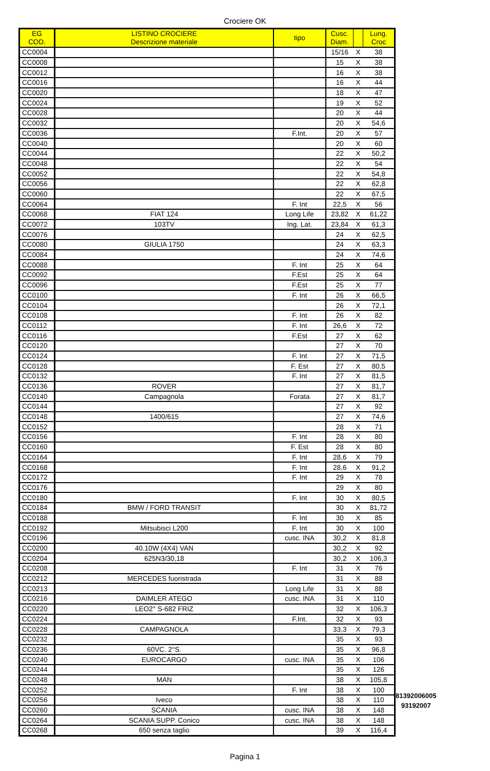Crociere OK
| EG COD. | LISTINO CROCIERE Descrizione materiale | tipo | Cusc. Diam. | | Lung. Croc |
| --- | --- | --- | --- | --- | --- |
| CC0004 | | | 15/16 | X | 38 |
| CC0008 | | | 15 | X | 38 |
| CC0012 | | | 16 | X | 38 |
| CC0016 | | | 16 | X | 44 |
| CC0020 | | | 18 | X | 47 |
| CC0024 | | | 19 | X | 52 |
| CC0028 | | | 20 | X | 44 |
| CC0032 | | | 20 | X | 54,6 |
| CC0036 | | F.Int. | 20 | X | 57 |
| CC0040 | | | 20 | X | 60 |
| CC0044 | | | 22 | X | 50,2 |
| CC0048 | | | 22 | X | 54 |
| CC0052 | | | 22 | X | 54,8 |
| CC0056 | | | 22 | X | 62,8 |
| CC0060 | | | 22 | X | 67,5 |
| CC0064 | | F. Int | 22,5 | X | 56 |
| CC0068 | FIAT 124 | Long Life | 23,82 | X | 61,22 |
| CC0072 | 103TV | Ing. Lat. | 23,84 | X | 61,3 |
| CC0076 | | | 24 | X | 62,5 |
| CC0080 | GIULIA 1750 | | 24 | X | 63,3 |
| CC0084 | | | 24 | X | 74,6 |
| CC0088 | | F. Int | 25 | X | 64 |
| CC0092 | | F.Est | 25 | X | 64 |
| CC0096 | | F.Est | 25 | X | 77 |
| CC0100 | | F. Int | 26 | X | 66,5 |
| CC0104 | | | 26 | X | 72,1 |
| CC0108 | | F. Int | 26 | X | 82 |
| CC0112 | | F. Int | 26,6 | X | 72 |
| CC0116 | | F.Est | 27 | X | 62 |
| CC0120 | | | 27 | X | 70 |
| CC0124 | | F. Int | 27 | X | 71,5 |
| CC0128 | | F. Est | 27 | X | 80,5 |
| CC0132 | | F. Int | 27 | X | 81,5 |
| CC0136 | ROVER | | 27 | X | 81,7 |
| CC0140 | Campagnola | Forata | 27 | X | 81,7 |
| CC0144 | | | 27 | X | 92 |
| CC0148 | 1400/615 | | 27 | X | 74,6 |
| CC0152 | | | 28 | X | 71 |
| CC0156 | | F. Int | 28 | X | 80 |
| CC0160 | | F. Est | 28 | X | 80 |
| CC0164 | | F. Int | 28,6 | X | 79 |
| CC0168 | | F. Int | 28,6 | X | 91,2 |
| CC0172 | | F. Int | 29 | X | 78 |
| CC0176 | | | 29 | X | 80 |
| CC0180 | | F. Int | 30 | X | 80,5 |
| CC0184 | BMW / FORD TRANSIT | | 30 | X | 81,72 |
| CC0188 | | F. Int | 30 | X | 85 |
| CC0192 | Mitsubisci L200 | F. Int | 30 | X | 100 |
| CC0196 | | cusc. INA | 30,2 | X | 81,8 |
| CC0200 | 40.10W (4X4) VAN | | 30,2 | X | 92 |
| CC0204 | 625N3/30,18 | | 30,2 | X | 106,3 |
| CC0208 | | F. Int | 31 | X | 76 |
| CC0212 | MERCEDES fuoristrada | | 31 | X | 88 |
| CC0213 | | Long Life | 31 | X | 88 |
| CC0216 | DAIMLER ATEGO | cusc. INA | 31 | X | 110 |
| CC0220 | LEO2° S-682 FRIZ | | 32 | X | 106,3 |
| CC0224 | | F.Int. | 32 | X | 93 |
| CC0228 | CAMPAGNOLA | | 33,3 | X | 79,3 |
| CC0232 | | | 35 | X | 93 |
| CC0236 | 60VC. 2°S. | | 35 | X | 96,8 |
| CC0240 | EUROCARGO | cusc. INA | 35 | X | 106 |
| CC0244 | | | 35 | X | 126 |
| CC0248 | MAN | | 38 | X | 105,8 |
| CC0252 | | F. Int | 38 | X | 100 |
| CC0256 | Iveco | | 38 | X | 110 |
| CC0260 | SCANIA | cusc. INA | 38 | X | 148 |
| CC0264 | SCANIA SUPP. Conico | cusc. INA | 38 | X | 148 |
| CC0268 | 650 senza taglio | | 39 | X | 116,4 |
81392006005
93192007
Pagina 1